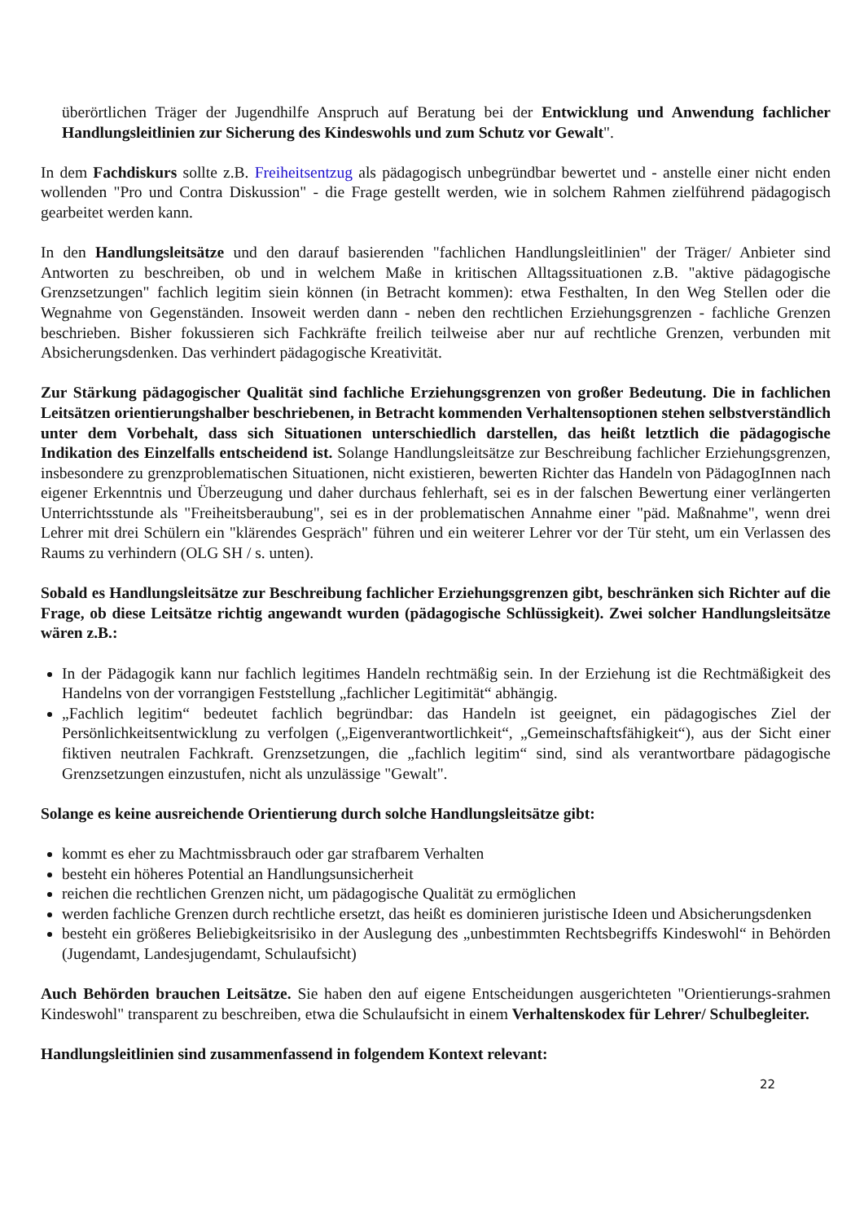überörtlichen Träger der Jugendhilfe Anspruch auf Beratung bei der Entwicklung und Anwendung fachlicher Handlungsleitlinien zur Sicherung des Kindeswohls und zum Schutz vor Gewalt".
In dem Fachdiskurs sollte z.B. Freiheitsentzug als pädagogisch unbegründbar bewertet und - anstelle einer nicht enden wollenden "Pro und Contra Diskussion" - die Frage gestellt werden, wie in solchem Rahmen zielführend pädagogisch gearbeitet werden kann.
In den Handlungsleitsätze und den darauf basierenden "fachlichen Handlungsleitlinien" der Träger/ Anbieter sind Antworten zu beschreiben, ob und in welchem Maße in kritischen Alltagssituationen z.B. "aktive pädagogische Grenzsetzungen" fachlich legitim siein können (in Betracht kommen): etwa Festhalten, In den Weg Stellen oder die Wegnahme von Gegenständen. Insoweit werden dann - neben den rechtlichen Erziehungsgrenzen - fachliche Grenzen beschrieben. Bisher fokussieren sich Fachkräfte freilich teilweise aber nur auf rechtliche Grenzen, verbunden mit Absicherungsdenken. Das verhindert pädagogische Kreativität.
Zur Stärkung pädagogischer Qualität sind fachliche Erziehungsgrenzen von großer Bedeutung. Die in fachlichen Leitsätzen orientierungshalber beschriebenen, in Betracht kommenden Verhaltensoptionen stehen selbstverständlich unter dem Vorbehalt, dass sich Situationen unterschiedlich darstellen, das heißt letztlich die pädagogische Indikation des Einzelfalls entscheidend ist. Solange Handlungsleitsätze zur Beschreibung fachlicher Erziehungsgrenzen, insbesondere zu grenzproblematischen Situationen, nicht existieren, bewerten Richter das Handeln von PädagogInnen nach eigener Erkenntnis und Überzeugung und daher durchaus fehlerhaft, sei es in der falschen Bewertung einer verlängerten Unterrichtsstunde als "Freiheitsberaubung", sei es in der problematischen Annahme einer "päd. Maßnahme", wenn drei Lehrer mit drei Schülern ein "klärendes Gespräch" führen und ein weiterer Lehrer vor der Tür steht, um ein Verlassen des Raums zu verhindern (OLG SH / s. unten).
Sobald es Handlungsleitsätze zur Beschreibung fachlicher Erziehungsgrenzen gibt, beschränken sich Richter auf die Frage, ob diese Leitsätze richtig angewandt wurden (pädagogische Schlüssigkeit). Zwei solcher Handlungsleitsätze wären z.B.:
In der Pädagogik kann nur fachlich legitimes Handeln rechtmäßig sein. In der Erziehung ist die Rechtmäßigkeit des Handelns von der vorrangigen Feststellung „fachlicher Legitimität“ abhängig.
„Fachlich legitim“ bedeutet fachlich begründbar: das Handeln ist geeignet, ein pädagogisches Ziel der Persönlichkeitsentwicklung zu verfolgen („Eigenverantwortlichkeit“, „Gemeinschaftsfähigkeit“), aus der Sicht einer fiktiven neutralen Fachkraft. Grenzsetzungen, die „fachlich legitim“ sind, sind als verantwortbare pädagogische Grenzsetzungen einzustufen, nicht als unzulässige "Gewalt".
Solange es keine ausreichende Orientierung durch solche Handlungsleitsätze gibt:
kommt es eher zu Machtmissbrauch oder gar strafbarem Verhalten
besteht ein höheres Potential an Handlungsunsicherheit
reichen die rechtlichen Grenzen nicht, um pädagogische Qualität zu ermöglichen
werden fachliche Grenzen durch rechtliche ersetzt, das heißt es dominieren juristische Ideen und Absicherungsdenken
besteht ein größeres Beliebigkeitsrisiko in der Auslegung des „unbestimmten Rechtsbegriffs Kindeswohl“ in Behörden (Jugendamt, Landesjugendamt, Schulaufsicht)
Auch Behörden brauchen Leitsätze. Sie haben den auf eigene Entscheidungen ausgerichteten "Orientierungs-srahmen Kindeswohl" transparent zu beschreiben, etwa die Schulaufsicht in einem Verhaltenskodex für Lehrer/ Schulbegleiter.
Handlungsleitlinien sind zusammenfassend in folgendem Kontext relevant:
22